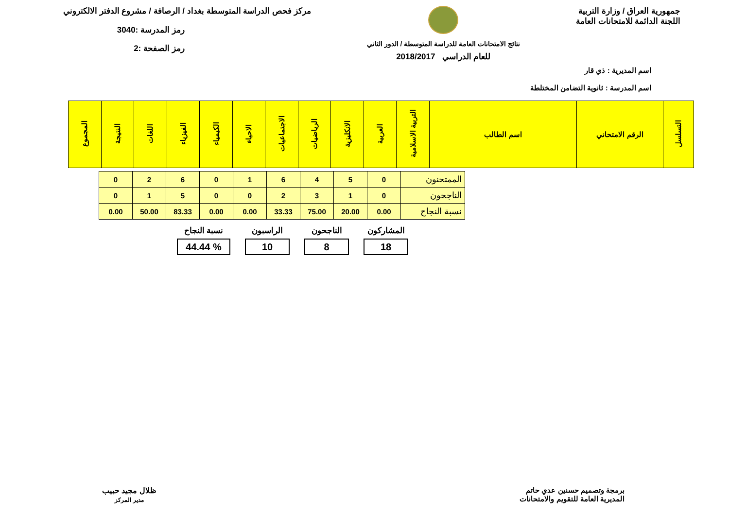جمهورية العراق / وزارة التربية
اللجنة الدائمة للامتحانات العامة
نتائج الامتحانات العامة للدراسة المتوسطة / الدور الثاني
للعام الدراسي 2018/2017
مركز فحص الدراسة المتوسطة بغداد / الرصافة / مشروع الدفتر الالكتروني
رمز المدرسة :3040
رمز الصفحة :2
اسم المديرية : ذي قار
اسم المدرسة : ثانوية التضامن المختلطة
| التسلسل | الرقم الامتحاني | اسم الطالب | التربية الاسلامية | العربية | الانكليزية | الرياضيات | الاجتماعيات | الاحياء | الكيمياء | الفيزياء | اللغات | النتيجة | المجموع |
| --- | --- | --- | --- | --- | --- | --- | --- | --- | --- | --- | --- | --- | --- |
| الممتحنون | 0 | 5 | 4 | 6 | 1 | 0 | 6 | 2 | 0 |
| الناجحون | 0 | 1 | 3 | 2 | 0 | 0 | 5 | 1 | 0 |
| نسبة النجاح | 0.00 | 20.00 | 75.00 | 33.33 | 0.00 | 0.00 | 83.33 | 50.00 | 0.00 |
المشاركون
18
الناجحون
8
الراسبون
10
نسبة النجاح% 44.44
برمجة وتصميم حسنين عدي حاتم
المديرية العامة للتقويم والامتحانات
ظلال مجيد حبيب
مدير المركز